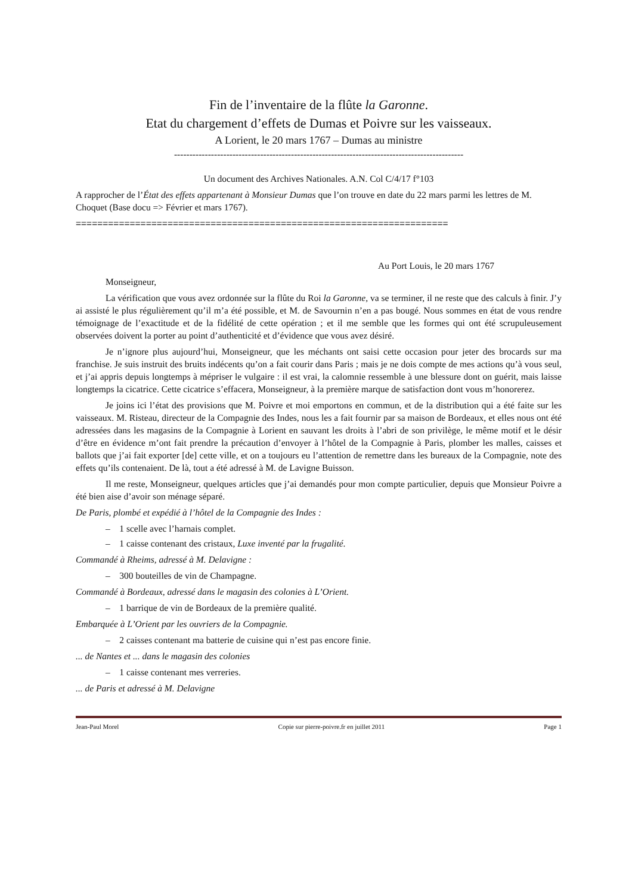Fin de l’inventaire de la flûte la Garonne.
Etat du chargement d’effets de Dumas et Poivre sur les vaisseaux.
A Lorient, le 20 mars 1767 – Dumas au ministre
----------------------------------------------------------------------------------------------
Un document des Archives Nationales. A.N. Col C/4/17 f°103
A rapprocher de l’État des effets appartenant à Monsieur Dumas que l’on trouve en date du 22 mars parmi les lettres de M. Choquet (Base docu => Février et mars 1767).
=====================================================================
Au Port Louis, le 20 mars 1767
Monseigneur,
La vérification que vous avez ordonnée sur la flûte du Roi la Garonne, va se terminer, il ne reste que des calculs à finir. J’y ai assisté le plus régulièrement qu’il m’a été possible, et M. de Savournin n’en a pas bougé. Nous sommes en état de vous rendre témoignage de l’exactitude et de la fidélité de cette opération ; et il me semble que les formes qui ont été scrupuleusement observées doivent la porter au point d’authenticité et d’évidence que vous avez désiré.
Je n’ignore plus aujourd’hui, Monseigneur, que les méchants ont saisi cette occasion pour jeter des brocards sur ma franchise. Je suis instruit des bruits indécents qu’on a fait courir dans Paris ; mais je ne dois compte de mes actions qu’à vous seul, et j’ai appris depuis longtemps à mépriser le vulgaire : il est vrai, la calomnie ressemble à une blessure dont on guérit, mais laisse longtemps la cicatrice. Cette cicatrice s’effacera, Monseigneur, à la première marque de satisfaction dont vous m’honorerez.
Je joins ici l’état des provisions que M. Poivre et moi emportons en commun, et de la distribution qui a été faite sur les vaisseaux. M. Risteau, directeur de la Compagnie des Indes, nous les a fait fournir par sa maison de Bordeaux, et elles nous ont été adressées dans les magasins de la Compagnie à Lorient en sauvant les droits à l’abri de son privilège, le même motif et le désir d’être en évidence m’ont fait prendre la précaution d’envoyer à l’hôtel de la Compagnie à Paris, plomber les malles, caisses et ballots que j’ai fait exporter [de] cette ville, et on a toujours eu l’attention de remettre dans les bureaux de la Compagnie, note des effets qu’ils contenaient. De là, tout a été adressé à M. de Lavigne Buisson.
Il me reste, Monseigneur, quelques articles que j’ai demandés pour mon compte particulier, depuis que Monsieur Poivre a été bien aise d’avoir son ménage séparé.
De Paris, plombé et expédié à l’hôtel de la Compagnie des Indes :
– 1 scelle avec l’harnais complet.
– 1 caisse contenant des cristaux, Luxe inventé par la frugalité.
Commandé à Rheims, adressé à M. Delavigne :
– 300 bouteilles de vin de Champagne.
Commandé à Bordeaux, adressé dans le magasin des colonies à L’Orient.
– 1 barrique de vin de Bordeaux de la première qualité.
Embarquée à L’Orient par les ouvriers de la Compagnie.
– 2 caisses contenant ma batterie de cuisine qui n’est pas encore finie.
... de Nantes et ... dans le magasin des colonies
– 1 caisse contenant mes verreries.
... de Paris et adressé à M. Delavigne
Jean-Paul Morel Copie sur pierre-poivre.fr en juillet 2011 Page 1